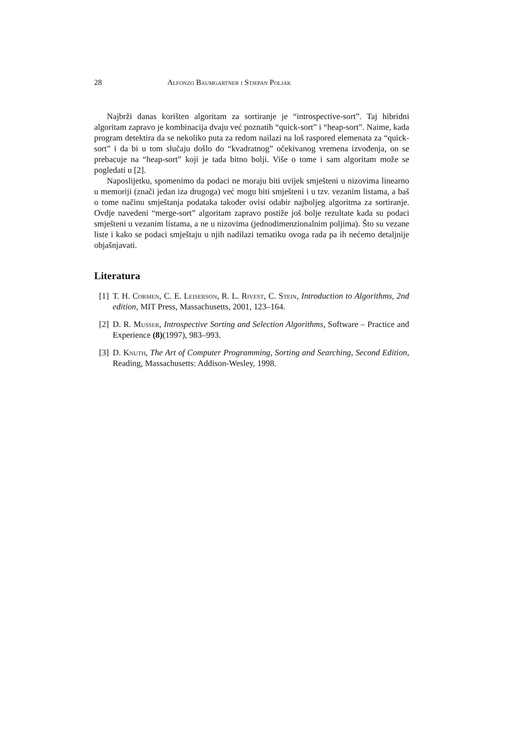28 Alfonzo Baumgartner i Stjepan Poljak
Najbrži danas korišten algoritam za sortiranje je “introspective-sort”. Taj hibridni algoritam zapravo je kombinacija dvaju već poznatih “quick-sort” i “heap-sort”. Naime, kada program detektira da se nekoliko puta za redom nailazi na loš raspored elemenata za “quick-sort” i da bi u tom slučaju došlo do “kvadratnog” očekivanog vremena izvođenja, on se prebacuje na “heap-sort” koji je tada bitno bolji. Više o tome i sam algoritam može se pogledati u [2].
Naposlijetku, spomenimo da podaci ne moraju biti uvijek smješteni u nizovima linearno u memoriji (znači jedan iza drugoga) već mogu biti smješteni i u tzv. vezanim listama, a baš o tome načinu smještanja podataka također ovisi odabir najboljeg algoritma za sortiranje. Ovdje navedeni “merge-sort” algoritam zapravo postiže još bolje rezultate kada su podaci smješteni u vezanim listama, a ne u nizovima (jednodimenzionalnim poljima). Što su vezane liste i kako se podaci smještaju u njih nadilazi tematiku ovoga rada pa ih nećemo detaljnije objašnjavati.
Literatura
[1] T. H. Cormen, C. E. Leiserson, R. L. Rivest, C. Stein, Introduction to Algorithms, 2nd edition, MIT Press, Massachusetts, 2001, 123–164.
[2] D. R. Musser, Introspective Sorting and Selection Algorithms, Software – Practice and Experience (8)(1997), 983–993.
[3] D. Knuth, The Art of Computer Programming, Sorting and Searching, Second Edition, Reading, Massachusetts: Addison-Wesley, 1998.